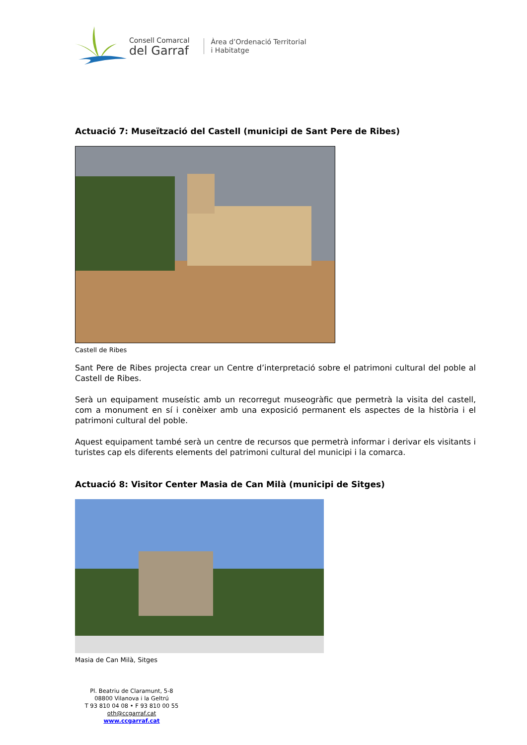Consell Comarcal
del Garraf
Àrea d’Ordenació Territorial
i Habitatge
Actuació 7: Museïtzació del Castell (municipi de Sant Pere de Ribes)
Castell de Ribes
Sant Pere de Ribes projecta crear un Centre d’interpretació sobre el patrimoni cultural del poble al Castell de Ribes.
Serà un equipament museístic amb un recorregut museogràfic que permetrà la visita del castell, com a monument en sí i conèixer amb una exposició permanent els aspectes de la història i el patrimoni cultural del poble.
Aquest equipament també serà un centre de recursos que permetrà informar i derivar els visitants i turistes cap els diferents elements del patrimoni cultural del municipi i la comarca.
Actuació 8: Visitor Center Masia de Can Milà (municipi de Sitges)
Masia de Can Milà, Sitges
Pl. Beatriu de Claramunt, 5-8
08800 Vilanova i la Geltrú
T 93 810 04 08 • F 93 810 00 55
oth@ccgarraf.cat
www.ccgarraf.cat